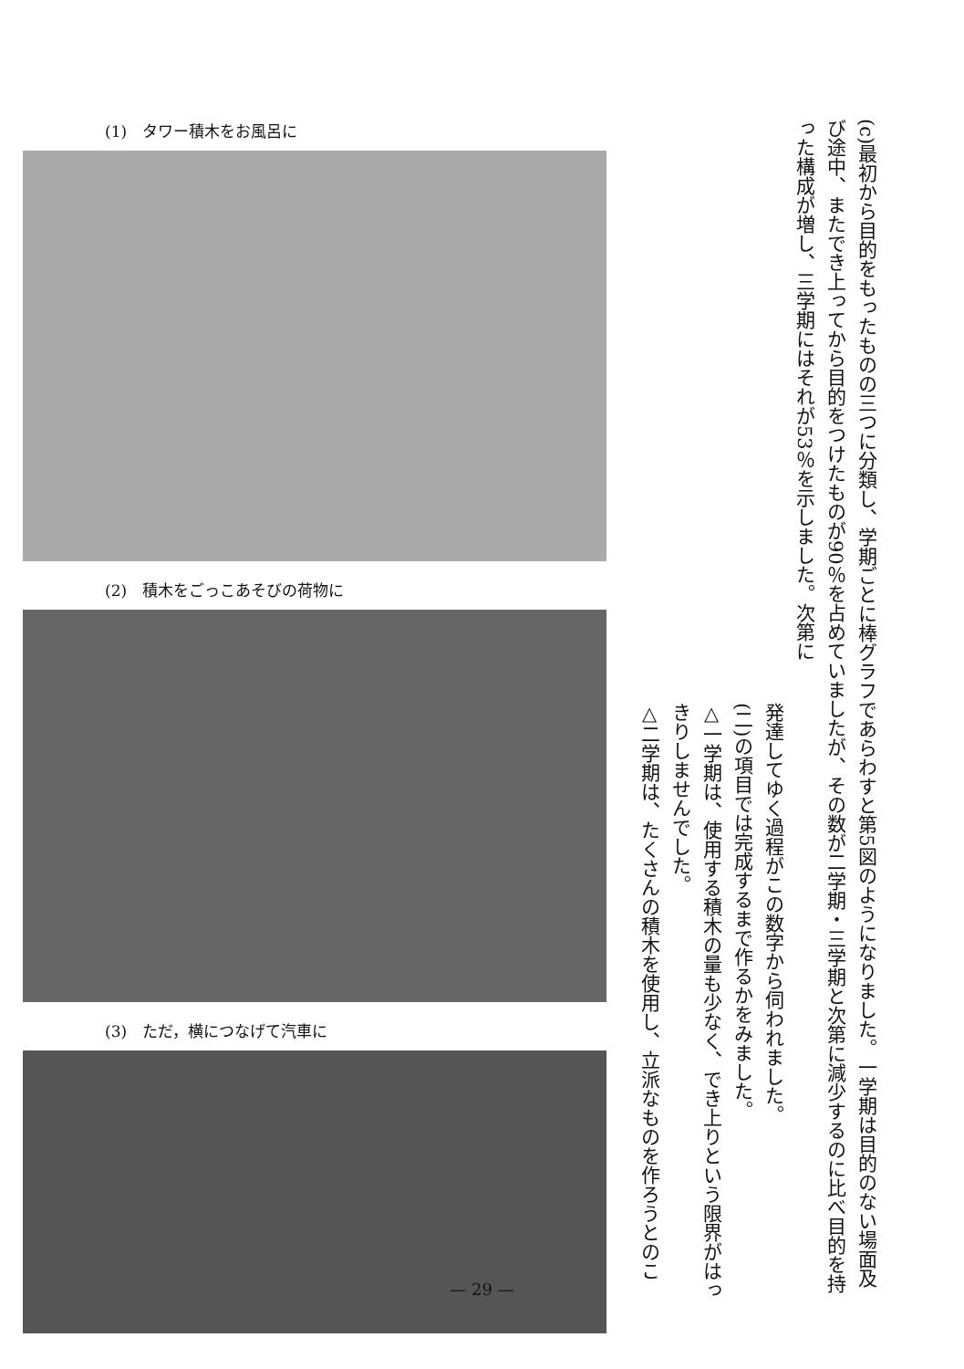(c)最初から目的をもったものの三つに分類し、学期ごとに棒グラフであらわすと第5図のようになりました。一学期は目的のない場面及び途中、またでき上ってから目的をつけたものが90％を占めていましたが、その数が二学期・三学期と次第に減少するのに比べ目的を持った構成が増し、三学期にはそれが53％を示しました。次第に
発達してゆく過程がこの数字から伺われました。
(二)の項目では完成するまで作るかをみました。
△一学期は、使用する積木の量も少なく、でき上りという限界がはっきりしませんでした。
△二学期は、たくさんの積木を使用し、立派なものを作ろうとのこ
(1)　タワー積木をお風呂に
(2)　積木をごっこあそびの荷物に
(3)　ただ，横につなげて汽車に
— 29 —